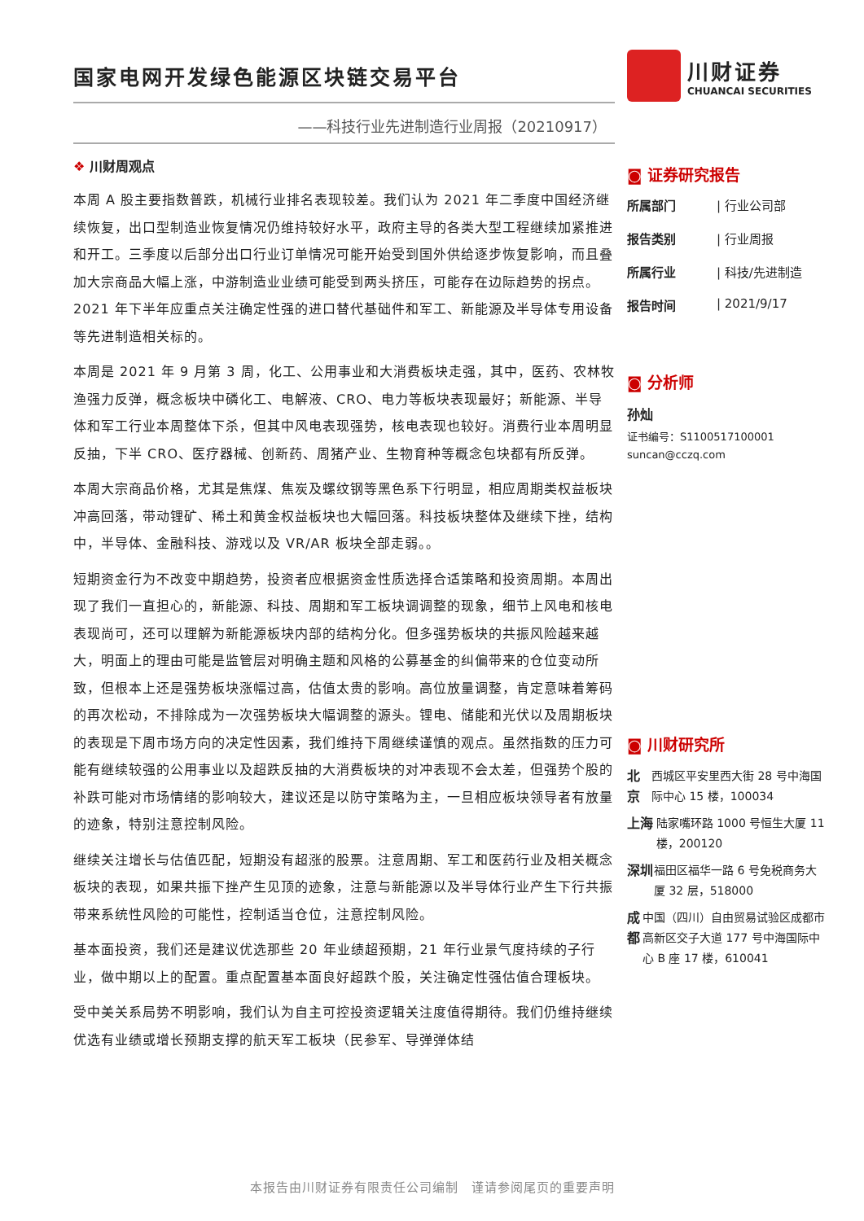国家电网开发绿色能源区块链交易平台
——科技行业先进制造行业周报（20210917）
❖ 川财周观点
本周 A 股主要指数普跌，机械行业排名表现较差。我们认为 2021 年二季度中国经济继续恢复，出口型制造业恢复情况仍维持较好水平，政府主导的各类大型工程继续加紧推进和开工。三季度以后部分出口行业订单情况可能开始受到国外供给逐步恢复影响，而且叠加大宗商品大幅上涨，中游制造业业绩可能受到两头挤压，可能存在边际趋势的拐点。2021 年下半年应重点关注确定性强的进口替代基础件和军工、新能源及半导体专用设备等先进制造相关标的。
本周是 2021 年 9 月第 3 周，化工、公用事业和大消费板块走强，其中，医药、农林牧渔强力反弹，概念板块中磷化工、电解液、CRO、电力等板块表现最好；新能源、半导体和军工行业本周整体下杀，但其中风电表现强势，核电表现也较好。消费行业本周明显反抽，下半 CRO、医疗器械、创新药、周猪产业、生物育种等概念包块都有所反弹。
本周大宗商品价格，尤其是焦煤、焦炭及螺纹钢等黑色系下行明显，相应周期类权益板块冲高回落，带动锂矿、稀土和黄金权益板块也大幅回落。科技板块整体及继续下挫，结构中，半导体、金融科技、游戏以及 VR/AR 板块全部走弱。。
短期资金行为不改变中期趋势，投资者应根据资金性质选择合适策略和投资周期。本周出现了我们一直担心的，新能源、科技、周期和军工板块调调整的现象，细节上风电和核电表现尚可，还可以理解为新能源板块内部的结构分化。但多强势板块的共振风险越来越大，明面上的理由可能是监管层对明确主题和风格的公募基金的纠偏带来的仓位变动所致，但根本上还是强势板块涨幅过高，估值太贵的影响。高位放量调整，肯定意味着筹码的再次松动，不排除成为一次强势板块大幅调整的源头。锂电、储能和光伏以及周期板块的表现是下周市场方向的决定性因素，我们维持下周继续谨慎的观点。虽然指数的压力可能有继续较强的公用事业以及超跌反抽的大消费板块的对冲表现不会太差，但强势个股的补跌可能对市场情绪的影响较大，建议还是以防守策略为主，一旦相应板块领导者有放量的迹象，特别注意控制风险。
继续关注增长与估值匹配，短期没有超涨的股票。注意周期、军工和医药行业及相关概念板块的表现，如果共振下挫产生见顶的迹象，注意与新能源以及半导体行业产生下行共振带来系统性风险的可能性，控制适当仓位，注意控制风险。
基本面投资，我们还是建议优选那些 20 年业绩超预期，21 年行业景气度持续的子行业，做中期以上的配置。重点配置基本面良好超跌个股，关注确定性强估值合理板块。
受中美关系局势不明影响，我们认为自主可控投资逻辑关注度值得期待。我们仍维持继续优选有业绩或增长预期支撑的航天军工板块（民参军、导弹弹体结
川财证券
CHUANCAI SECURITIES
◙ 证券研究报告
所属部门 | 行业公司部
报告类别 | 行业周报
所属行业 | 科技/先进制造
报告时间 | 2021/9/17
◙ 分析师
孙灿
证书编号：S1100517100001
suncan@cczq.com
◙ 川财研究所
北京 西城区平安里西大街 28 号中海国际中心 15 楼，100034
上海 陆家嘴环路 1000 号恒生大厦 11 楼，200120
深圳 福田区福华一路 6 号免税商务大厦 32 层，518000
成都 中国（四川）自由贸易试验区成都市高新区交子大道 177 号中海国际中心 B 座 17 楼，610041
本报告由川财证券有限责任公司编制　谨请参阅尾页的重要声明